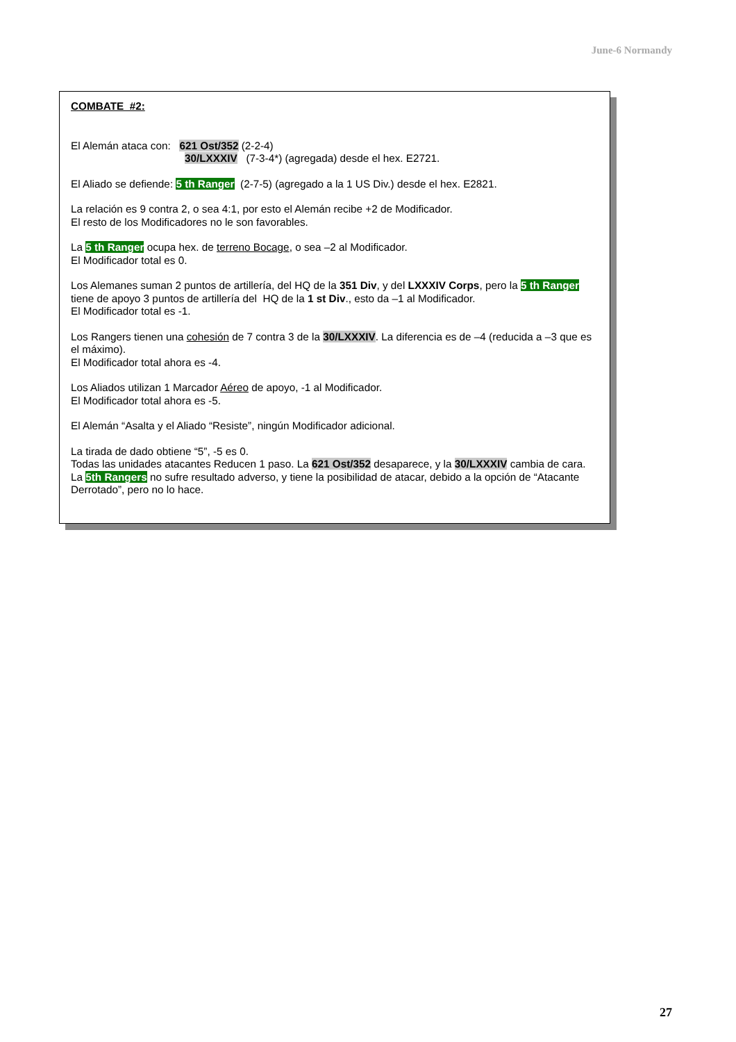June-6 Normandy
COMBATE #2:
El Alemán ataca con: 621 Ost/352 (2-2-4)
30/LXXXIV (7-3-4*) (agregada) desde el hex. E2721.
El Aliado se defiende: 5 th Ranger (2-7-5) (agregado a la 1 US Div.) desde el hex. E2821.
La relación es 9 contra 2, o sea 4:1, por esto el Alemán recibe +2 de Modificador.
El resto de los Modificadores no le son favorables.
La 5 th Ranger ocupa hex. de terreno Bocage, o sea –2 al Modificador.
El Modificador total es 0.
Los Alemanes suman 2 puntos de artillería, del HQ de la 351 Div, y del LXXXIV Corps, pero la 5 th Ranger tiene de apoyo 3 puntos de artillería del HQ de la 1 st Div., esto da –1 al Modificador.
El Modificador total es -1.
Los Rangers tienen una cohesión de 7 contra 3 de la 30/LXXXIV. La diferencia es de –4 (reducida a –3 que es el máximo).
El Modificador total ahora es -4.
Los Aliados utilizan 1 Marcador Aéreo de apoyo, -1 al Modificador.
El Modificador total ahora es -5.
El Alemán “Asalta y el Aliado “Resiste”, ningún Modificador adicional.
La tirada de dado obtiene “5”, -5 es 0.
Todas las unidades atacantes Reducen 1 paso. La 621 Ost/352 desaparece, y la 30/LXXXIV cambia de cara.
La 5th Rangers no sufre resultado adverso, y tiene la posibilidad de atacar, debido a la opción de “Atacante Derrotado”, pero no lo hace.
27